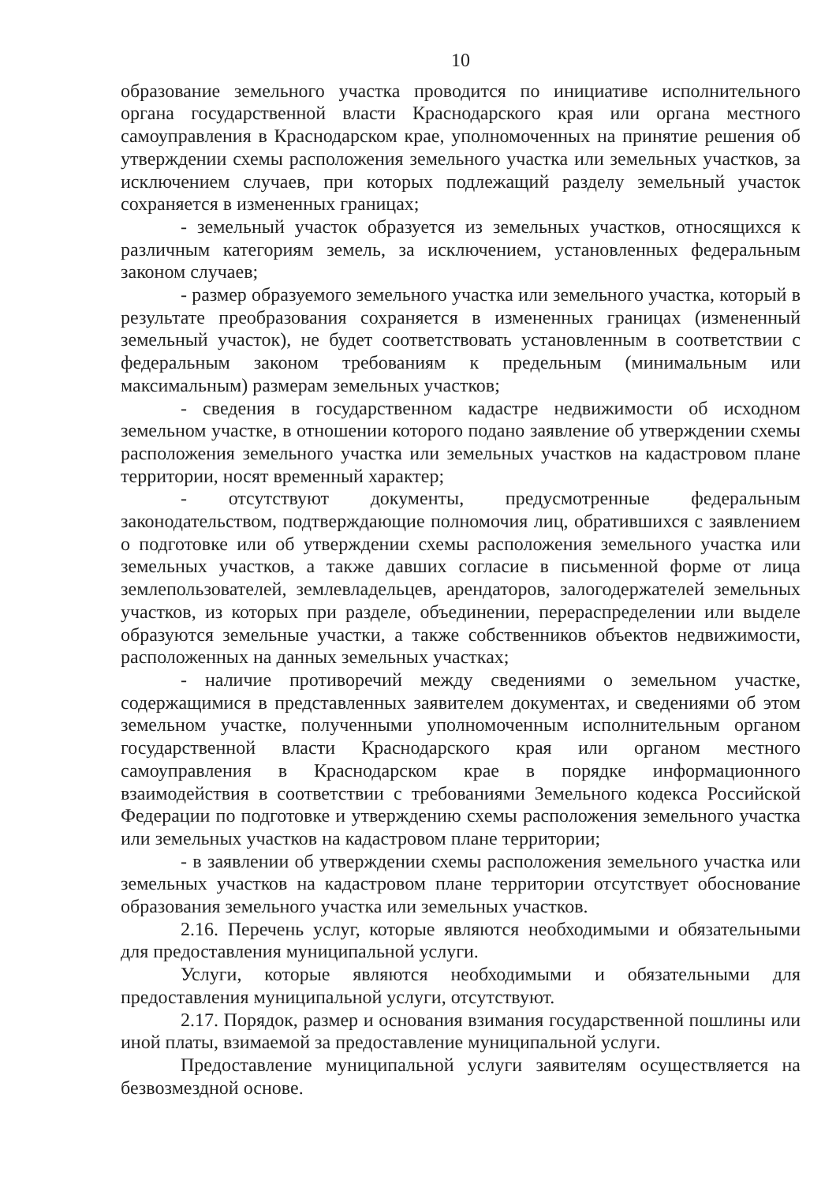10
образование земельного участка проводится по инициативе исполнительного органа государственной власти Краснодарского края или органа местного самоуправления в Краснодарском крае, уполномоченных на принятие решения об утверждении схемы расположения земельного участка или земельных участков, за исключением случаев, при которых подлежащий разделу земельный участок сохраняется в измененных границах;
- земельный участок образуется из земельных участков, относящихся к различным категориям земель, за исключением, установленных федеральным законом случаев;
- размер образуемого земельного участка или земельного участка, который в результате преобразования сохраняется в измененных границах (измененный земельный участок), не будет соответствовать установленным в соответствии с федеральным законом требованиям к предельным (минимальным или максимальным) размерам земельных участков;
- сведения в государственном кадастре недвижимости об исходном земельном участке, в отношении которого подано заявление об утверждении схемы расположения земельного участка или земельных участков на кадастровом плане территории, носят временный характер;
- отсутствуют документы, предусмотренные федеральным законодательством, подтверждающие полномочия лиц, обратившихся с заявлением о подготовке или об утверждении схемы расположения земельного участка или земельных участков, а также давших согласие в письменной форме от лица землепользователей, землевладельцев, арендаторов, залогодержателей земельных участков, из которых при разделе, объединении, перераспределении или выделе образуются земельные участки, а также собственников объектов недвижимости, расположенных на данных земельных участках;
- наличие противоречий между сведениями о земельном участке, содержащимися в представленных заявителем документах, и сведениями об этом земельном участке, полученными уполномоченным исполнительным органом государственной власти Краснодарского края или органом местного самоуправления в Краснодарском крае в порядке информационного взаимодействия в соответствии с требованиями Земельного кодекса Российской Федерации по подготовке и утверждению схемы расположения земельного участка или земельных участков на кадастровом плане территории;
- в заявлении об утверждении схемы расположения земельного участка или земельных участков на кадастровом плане территории отсутствует обоснование образования земельного участка или земельных участков.
2.16. Перечень услуг, которые являются необходимыми и обязательными для предоставления муниципальной услуги.
Услуги, которые являются необходимыми и обязательными для предоставления муниципальной услуги, отсутствуют.
2.17. Порядок, размер и основания взимания государственной пошлины или иной платы, взимаемой за предоставление муниципальной услуги.
Предоставление муниципальной услуги заявителям осуществляется на безвозмездной основе.